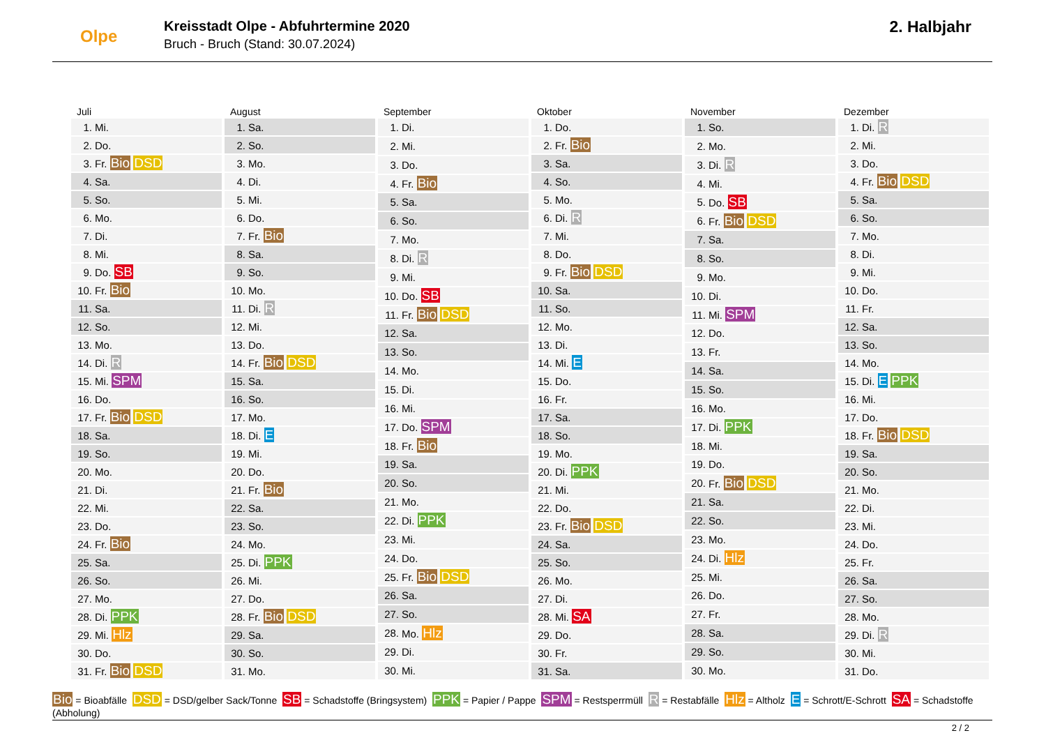Olpe
Kreisstadt Olpe - Abfuhrtermine 2020
Bruch - Bruch (Stand: 30.07.2024)
2. Halbjahr
Juli
| 1. | Mi. |
| 2. | Do. |
| 3. | Fr. Bio DSD |
| 4. | Sa. |
| 5. | So. |
| 6. | Mo. |
| 7. | Di. |
| 8. | Mi. |
| 9. | Do. SB |
| 10. | Fr. Bio |
| 11. | Sa. |
| 12. | So. |
| 13. | Mo. |
| 14. | Di. R |
| 15. | Mi. SPM |
| 16. | Do. |
| 17. | Fr. Bio DSD |
| 18. | Sa. |
| 19. | So. |
| 20. | Mo. |
| 21. | Di. |
| 22. | Mi. |
| 23. | Do. |
| 24. | Fr. Bio |
| 25. | Sa. |
| 26. | So. |
| 27. | Mo. |
| 28. | Di. PPK |
| 29. | Mi. Hlz |
| 30. | Do. |
| 31. | Fr. Bio DSD |
August
| 1. | Sa. |
| 2. | So. |
| 3. | Mo. |
| 4. | Di. |
| 5. | Mi. |
| 6. | Do. |
| 7. | Fr. Bio |
| 8. | Sa. |
| 9. | So. |
| 10. | Mo. |
| 11. | Di. R |
| 12. | Mi. |
| 13. | Do. |
| 14. | Fr. Bio DSD |
| 15. | Sa. |
| 16. | So. |
| 17. | Mo. |
| 18. | Di. E |
| 19. | Mi. |
| 20. | Do. |
| 21. | Fr. Bio |
| 22. | Sa. |
| 23. | So. |
| 24. | Mo. |
| 25. | Di. PPK |
| 26. | Mi. |
| 27. | Do. |
| 28. | Fr. Bio DSD |
| 29. | Sa. |
| 30. | So. |
| 31. | Mo. |
September
| 1. | Di. |
| 2. | Mi. |
| 3. | Do. |
| 4. | Fr. Bio |
| 5. | Sa. |
| 6. | So. |
| 7. | Mo. |
| 8. | Di. R |
| 9. | Mi. |
| 10. | Do. SB |
| 11. | Fr. Bio DSD |
| 12. | Sa. |
| 13. | So. |
| 14. | Mo. |
| 15. | Di. |
| 16. | Mi. |
| 17. | Do. SPM |
| 18. | Fr. Bio |
| 19. | Sa. |
| 20. | So. |
| 21. | Mo. |
| 22. | Di. PPK |
| 23. | Mi. |
| 24. | Do. |
| 25. | Fr. Bio DSD |
| 26. | Sa. |
| 27. | So. |
| 28. | Mo. Hlz |
| 29. | Di. |
| 30. | Mi. |
Oktober
| 1. | Do. |
| 2. | Fr. Bio |
| 3. | Sa. |
| 4. | So. |
| 5. | Mo. |
| 6. | Di. R |
| 7. | Mi. |
| 8. | Do. |
| 9. | Fr. Bio DSD |
| 10. | Sa. |
| 11. | So. |
| 12. | Mo. |
| 13. | Di. |
| 14. | Mi. E |
| 15. | Do. |
| 16. | Fr. |
| 17. | Sa. |
| 18. | So. |
| 19. | Mo. |
| 20. | Di. PPK |
| 21. | Mi. |
| 22. | Do. |
| 23. | Fr. Bio DSD |
| 24. | Sa. |
| 25. | So. |
| 26. | Mo. |
| 27. | Di. |
| 28. | Mi. SA |
| 29. | Do. |
| 30. | Fr. |
| 31. | Sa. |
November
| 1. | So. |
| 2. | Mo. |
| 3. | Di. R |
| 4. | Mi. |
| 5. | Do. SB |
| 6. | Fr. Bio DSD |
| 7. | Sa. |
| 8. | So. |
| 9. | Mo. |
| 10. | Di. |
| 11. | Mi. SPM |
| 12. | Do. |
| 13. | Fr. |
| 14. | Sa. |
| 15. | So. |
| 16. | Mo. |
| 17. | Di. PPK |
| 18. | Mi. |
| 19. | Do. |
| 20. | Fr. Bio DSD |
| 21. | Sa. |
| 22. | So. |
| 23. | Mo. |
| 24. | Di. Hlz |
| 25. | Mi. |
| 26. | Do. |
| 27. | Fr. |
| 28. | Sa. |
| 29. | So. |
| 30. | Mo. |
Dezember
| 1. | Di. R |
| 2. | Mi. |
| 3. | Do. |
| 4. | Fr. Bio DSD |
| 5. | Sa. |
| 6. | So. |
| 7. | Mo. |
| 8. | Di. |
| 9. | Mi. |
| 10. | Do. |
| 11. | Fr. |
| 12. | Sa. |
| 13. | So. |
| 14. | Mo. |
| 15. | Di. E PPK |
| 16. | Mi. |
| 17. | Do. |
| 18. | Fr. Bio DSD |
| 19. | Sa. |
| 20. | So. |
| 21. | Mo. |
| 22. | Di. |
| 23. | Mi. |
| 24. | Do. |
| 25. | Fr. |
| 26. | Sa. |
| 27. | So. |
| 28. | Mo. |
| 29. | Di. R |
| 30. | Mi. |
| 31. | Do. |
Bio = Bioabfälle DSD = DSD/gelber Sack/Tonne SB = Schadstoffe (Bringsystem) PPK = Papier / Pappe SPM = Restsperrmüll R = Restabfälle Hlz = Altholz E = Schrott/E-Schrott SA = Schadstoffe (Abholung)
2 / 2